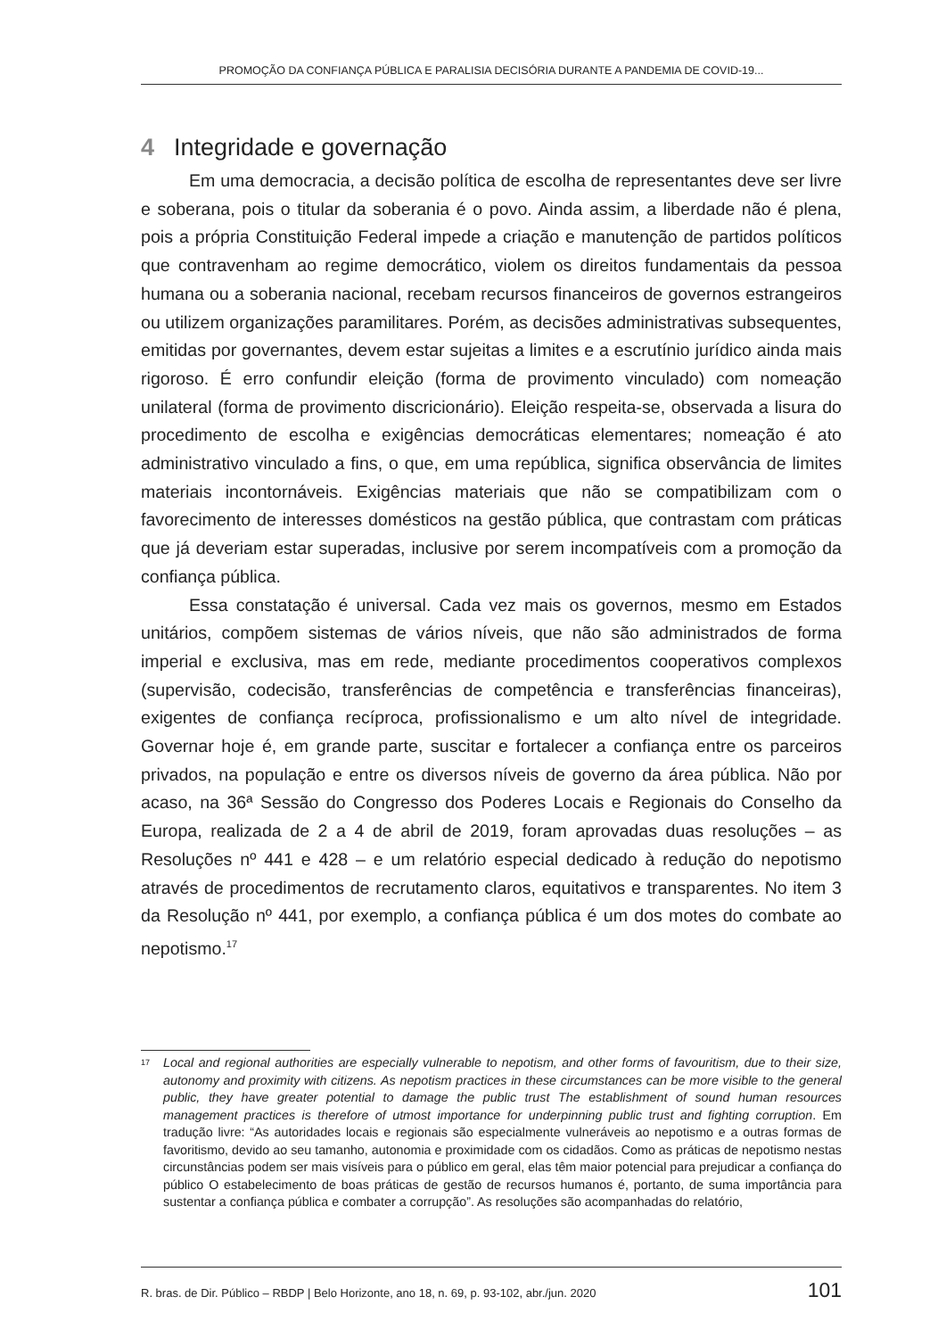PROMOÇÃO DA CONFIANÇA PÚBLICA E PARALISIA DECISÓRIA DURANTE A PANDEMIA DE COVID-19...
4 Integridade e governação
Em uma democracia, a decisão política de escolha de representantes deve ser livre e soberana, pois o titular da soberania é o povo. Ainda assim, a liberdade não é plena, pois a própria Constituição Federal impede a criação e manutenção de partidos políticos que contravenham ao regime democrático, violem os direitos fundamentais da pessoa humana ou a soberania nacional, recebam recursos financeiros de governos estrangeiros ou utilizem organizações paramilitares. Porém, as decisões administrativas subsequentes, emitidas por governantes, devem estar sujeitas a limites e a escrutínio jurídico ainda mais rigoroso. É erro confundir eleição (forma de provimento vinculado) com nomeação unilateral (forma de provimento discricionário). Eleição respeita-se, observada a lisura do procedimento de escolha e exigências democráticas elementares; nomeação é ato administrativo vinculado a fins, o que, em uma república, significa observância de limites materiais incontornáveis. Exigências materiais que não se compatibilizam com o favorecimento de interesses domésticos na gestão pública, que contrastam com práticas que já deveriam estar superadas, inclusive por serem incompatíveis com a promoção da confiança pública.
Essa constatação é universal. Cada vez mais os governos, mesmo em Estados unitários, compõem sistemas de vários níveis, que não são administrados de forma imperial e exclusiva, mas em rede, mediante procedimentos cooperativos complexos (supervisão, codecisão, transferências de competência e transferências financeiras), exigentes de confiança recíproca, profissionalismo e um alto nível de integridade. Governar hoje é, em grande parte, suscitar e fortalecer a confiança entre os parceiros privados, na população e entre os diversos níveis de governo da área pública. Não por acaso, na 36ª Sessão do Congresso dos Poderes Locais e Regionais do Conselho da Europa, realizada de 2 a 4 de abril de 2019, foram aprovadas duas resoluções – as Resoluções nº 441 e 428 – e um relatório especial dedicado à redução do nepotismo através de procedimentos de recrutamento claros, equitativos e transparentes. No item 3 da Resolução nº 441, por exemplo, a confiança pública é um dos motes do combate ao nepotismo.<sup>17</sup>
<sup>17</sup>
Local and regional authorities are especially vulnerable to nepotism, and other forms of favouritism, due to their size, autonomy and proximity with citizens. As nepotism practices in these circumstances can be more visible to the general public, they have greater potential to damage the public trust The establishment of sound human resources management practices is therefore of utmost importance for underpinning public trust and fighting corruption. Em tradução livre: “As autoridades locais e regionais são especialmente vulneráveis ao nepotismo e a outras formas de favoritismo, devido ao seu tamanho, autonomia e proximidade com os cidadãos. Como as práticas de nepotismo nestas circunstâncias podem ser mais visíveis para o público em geral, elas têm maior potencial para prejudicar a confiança do público O estabelecimento de boas práticas de gestão de recursos humanos é, portanto, de suma importância para sustentar a confiança pública e combater a corrupção”. As resoluções são acompanhadas do relatório,
R. bras. de Dir. Público – RBDP | Belo Horizonte, ano 18, n. 69, p. 93-102, abr./jun. 2020 101